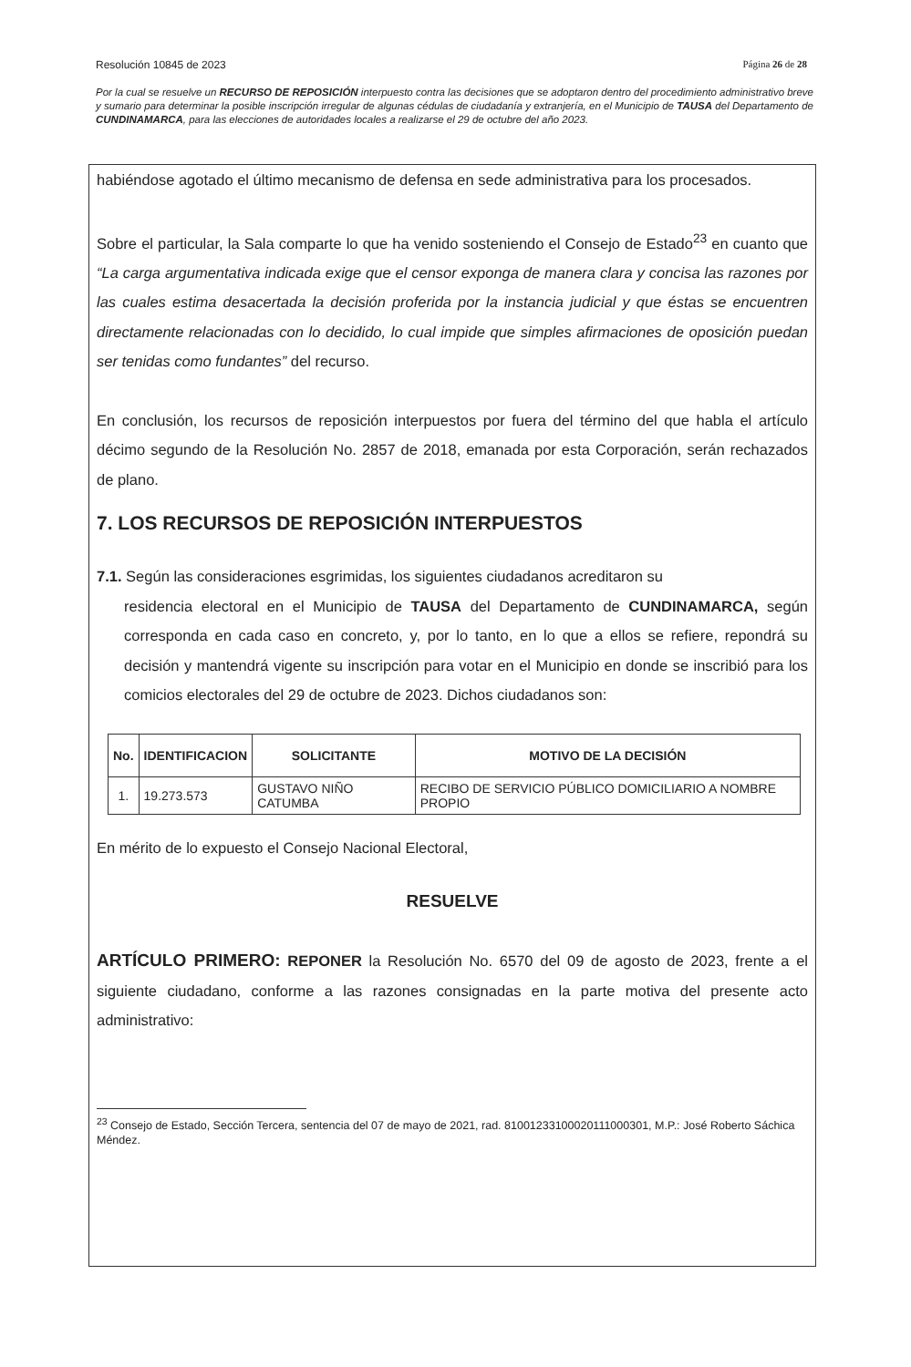Resolución 10845 de 2023 Página 26 de 28
Por la cual se resuelve un RECURSO DE REPOSICIÓN interpuesto contra las decisiones que se adoptaron dentro del procedimiento administrativo breve y sumario para determinar la posible inscripción irregular de algunas cédulas de ciudadanía y extranjería, en el Municipio de TAUSA del Departamento de CUNDINAMARCA, para las elecciones de autoridades locales a realizarse el 29 de octubre del año 2023.
habiéndose agotado el último mecanismo de defensa en sede administrativa para los procesados.
Sobre el particular, la Sala comparte lo que ha venido sosteniendo el Consejo de Estado<sup>23</sup> en cuanto que “La carga argumentativa indicada exige que el censor exponga de manera clara y concisa las razones por las cuales estima desacertada la decisión proferida por la instancia judicial y que éstas se encuentren directamente relacionadas con lo decidido, lo cual impide que simples afirmaciones de oposición puedan ser tenidas como fundantes” del recurso.
En conclusión, los recursos de reposición interpuestos por fuera del término del que habla el artículo décimo segundo de la Resolución No. 2857 de 2018, emanada por esta Corporación, serán rechazados de plano.
7. LOS RECURSOS DE REPOSICIÓN INTERPUESTOS
7.1. Según las consideraciones esgrimidas, los siguientes ciudadanos acreditaron su
residencia electoral en el Municipio de TAUSA del Departamento de CUNDINAMARCA, según corresponda en cada caso en concreto, y, por lo tanto, en lo que a ellos se refiere, repondrá su decisión y mantendrá vigente su inscripción para votar en el Municipio en donde se inscribió para los comicios electorales del 29 de octubre de 2023. Dichos ciudadanos son:
| No. | IDENTIFICACION | SOLICITANTE | MOTIVO DE LA DECISIÓN |
| --- | --- | --- | --- |
| 1. | 19.273.573 | GUSTAVO NIÑO CATUMBA | RECIBO DE SERVICIO PÚBLICO DOMICILIARIO A NOMBRE PROPIO |
En mérito de lo expuesto el Consejo Nacional Electoral,
RESUELVE
ARTÍCULO PRIMERO: REPONER la Resolución No. 6570 del 09 de agosto de 2023, frente a el siguiente ciudadano, conforme a las razones consignadas en la parte motiva del presente acto administrativo:
<sup>23</sup> Consejo de Estado, Sección Tercera, sentencia del 07 de mayo de 2021, rad. 81001233100020111000301, M.P.: José Roberto Sáchica Méndez.